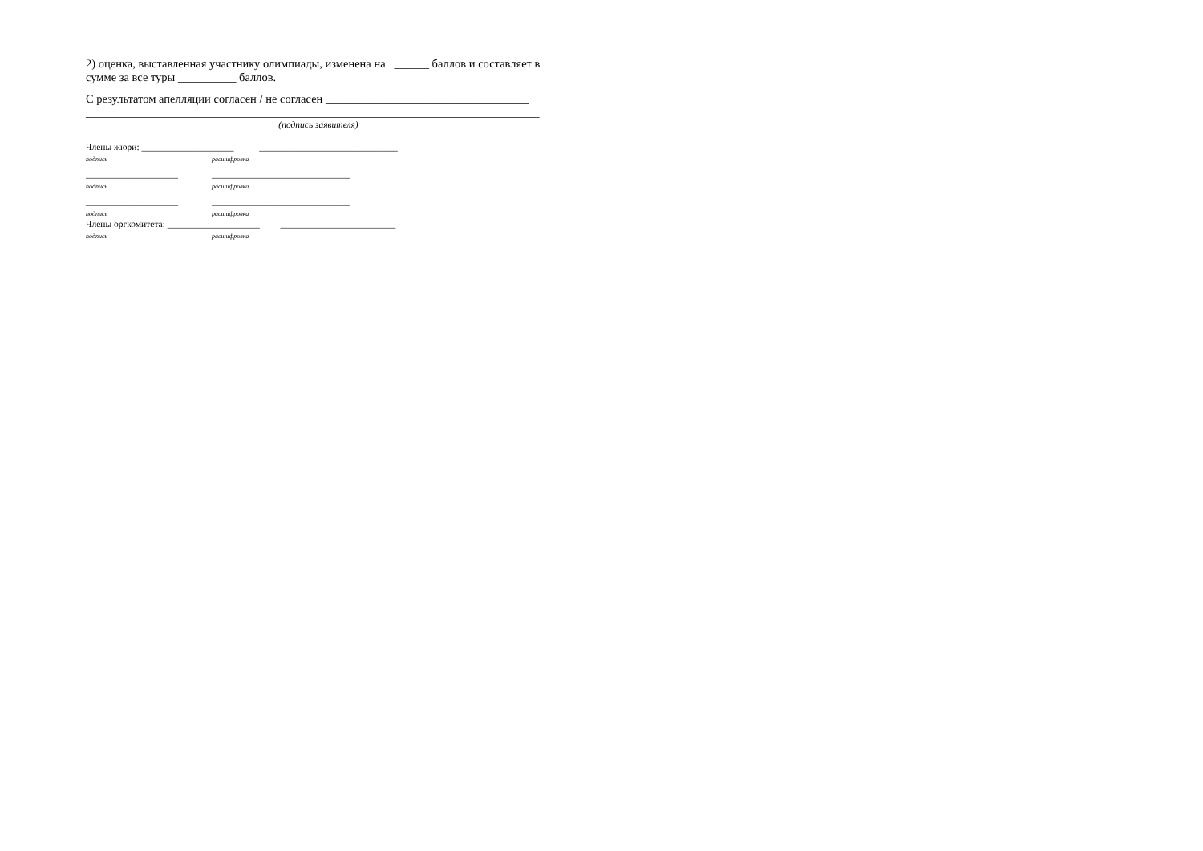2) оценка, выставленная участнику олимпиады, изменена на ______ баллов и составляет в сумме за все туры __________ баллов.
С результатом апелляции согласен / не согласен ___________________________________
______________________________________________________________________________
(подпись заявителя)
Члены жюри: ____________________ ______________________________
подпись расшифровка
____________________ ______________________________
подпись расшифровка
____________________ ______________________________
подпись расшифровка
Члены оргкомитета: ____________________ _________________________
подпись расшифровка